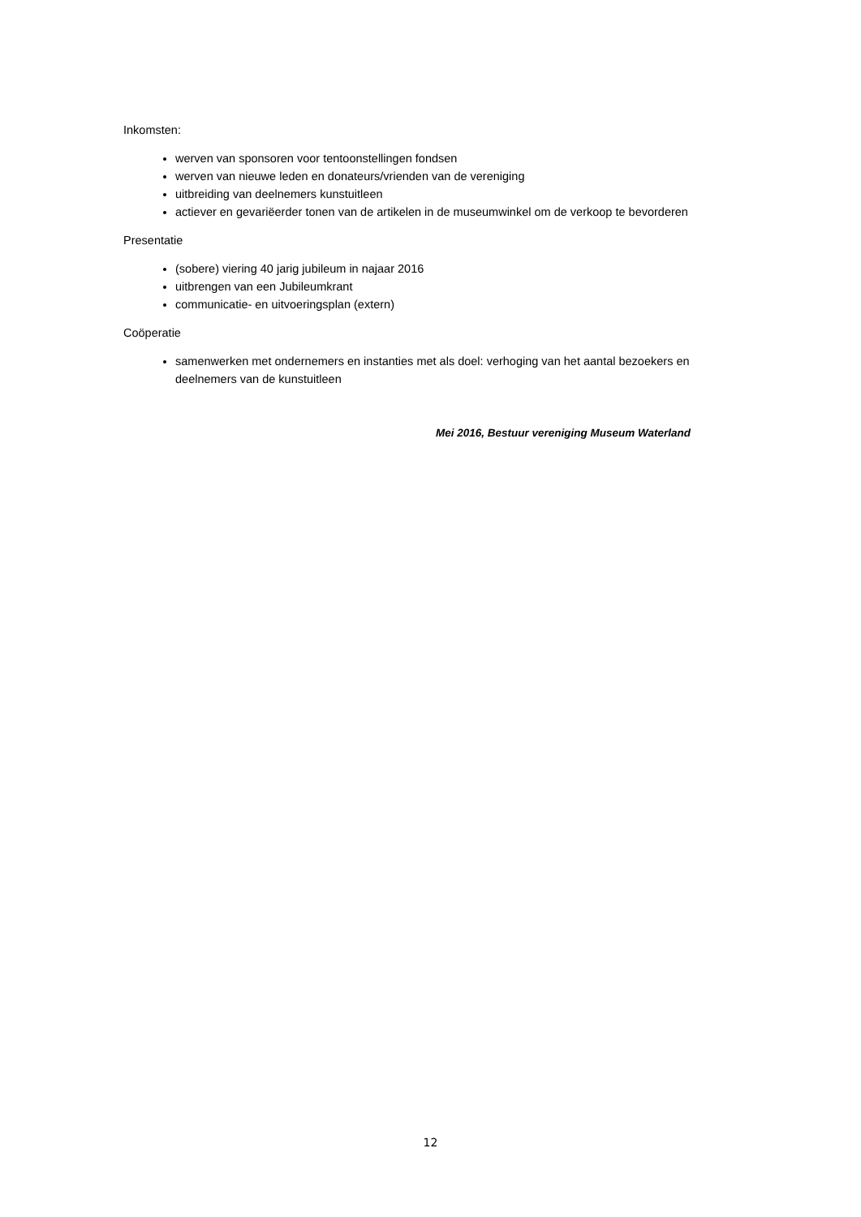Inkomsten:
werven van sponsoren voor tentoonstellingen fondsen
werven van nieuwe leden en donateurs/vrienden van de vereniging
uitbreiding van deelnemers kunstuitleen
actiever en gevariëerder tonen van de artikelen in de museumwinkel om de verkoop te bevorderen
Presentatie
(sobere) viering 40 jarig jubileum in najaar 2016
uitbrengen van een Jubileumkrant
communicatie- en uitvoeringsplan (extern)
Coöperatie
samenwerken met ondernemers en instanties met als doel: verhoging van het aantal bezoekers en deelnemers van de kunstuitleen
Mei 2016, Bestuur vereniging Museum Waterland
12